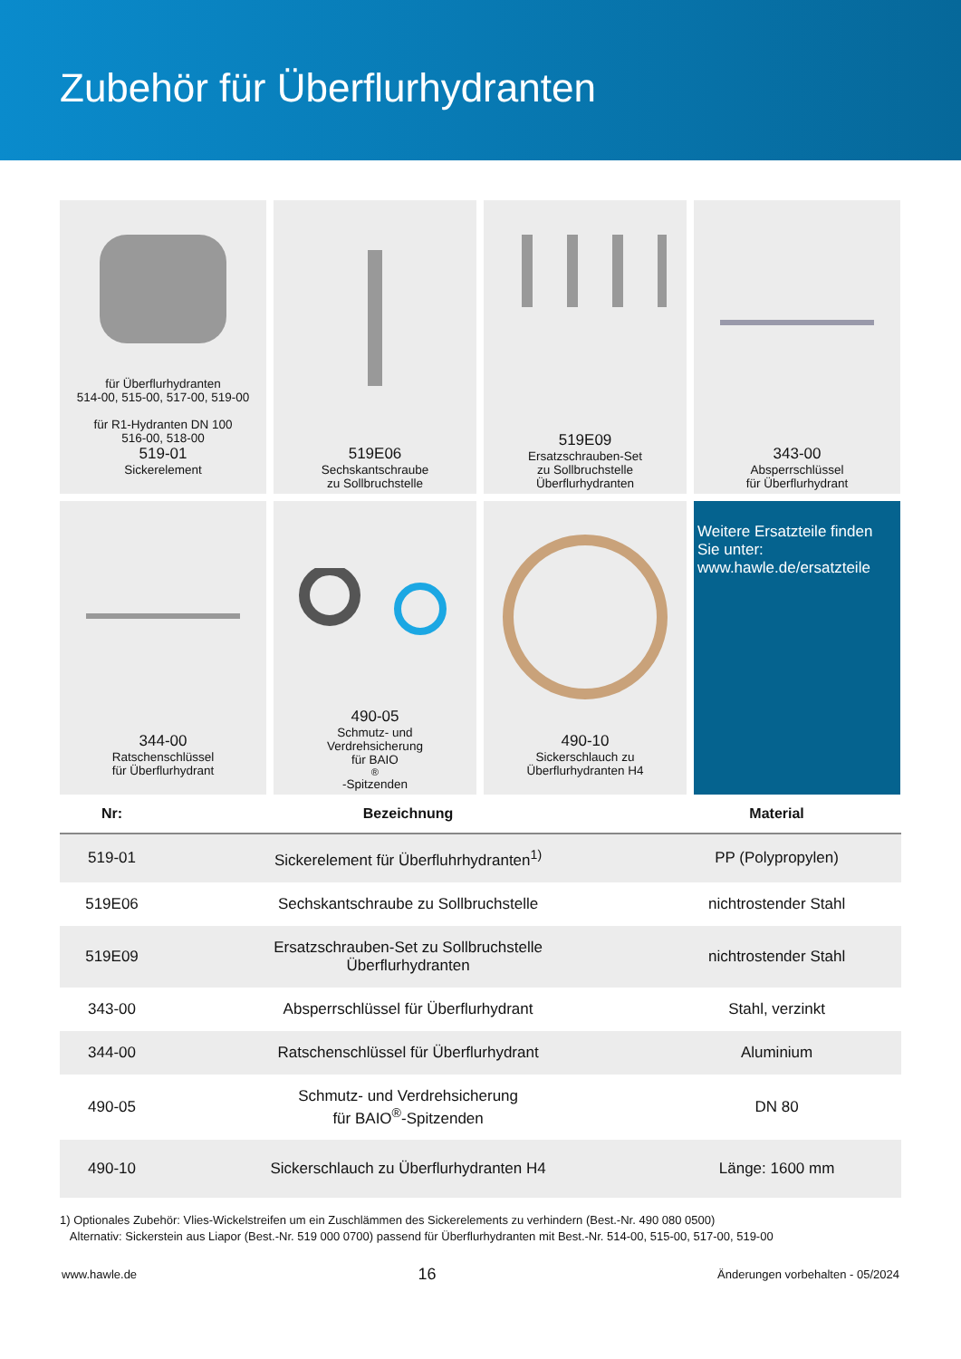Zubehör für Überflurhydranten
für Überflurhydranten
514-00, 515-00, 517-00, 519-00
für R1-Hydranten DN 100
516-00, 518-00
519-01
Sickerelement
519E06
Sechskantschraube
zu Sollbruchstelle
519E09
Ersatzschrauben-Set
zu Sollbruchstelle
Überflurhydranten
343-00
Absperrschlüssel
für Überflurhydrant
344-00
Ratschenschlüssel
für Überflurhydrant
490-05
Schmutz- und
Verdrehsicherung
für BAIO<sup>®</sup>-Spitzenden
490-10
Sickerschlauch zu
Überflurhydranten H4
Weitere Ersatzteile finden Sie unter:
www.hawle.de/ersatzteile
| Nr: | Bezeichnung | Material |
| --- | --- | --- |
| 519-01 | Sickerelement für Überfluhrhydranten<sup>1)</sup> | PP (Polypropylen) |
| 519E06 | Sechskantschraube zu Sollbruchstelle | nichtrostender Stahl |
| 519E09 | Ersatzschrauben-Set zu Sollbruchstelle Überflurhydranten | nichtrostender Stahl |
| 343-00 | Absperrschlüssel für Überflurhydrant | Stahl, verzinkt |
| 344-00 | Ratschenschlüssel für Überflurhydrant | Aluminium |
| 490-05 | Schmutz- und Verdrehsicherung für BAIO<sup>®</sup>-Spitzenden | DN 80 |
| 490-10 | Sickerschlauch zu Überflurhydranten H4 | Länge: 1600 mm |
1) Optionales Zubehör: Vlies-Wickelstreifen um ein Zuschlämmen des Sickerelements zu verhindern (Best.-Nr. 490 080 0500)
Alternativ: Sickerstein aus Liapor (Best.-Nr. 519 000 0700) passend für Überflurhydranten mit Best.-Nr. 514-00, 515-00, 517-00, 519-00
www.hawle.de 16 Änderungen vorbehalten - 05/2024